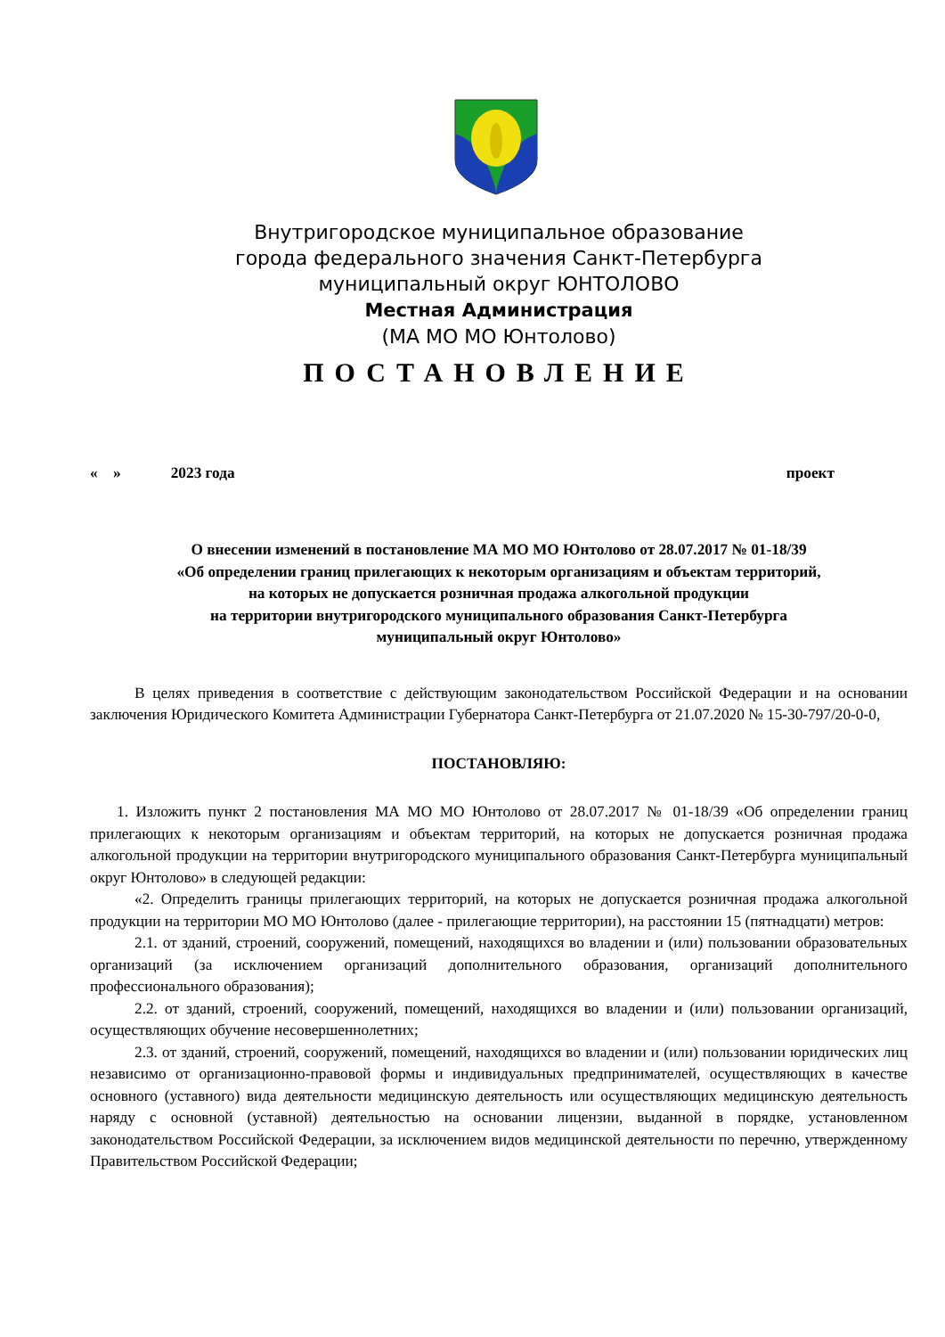Внутригородское муниципальное образование
города федерального значения Санкт-Петербурга
муниципальный округ ЮНТОЛОВО
Местная Администрация
(МА МО МО Юнтолово)
ПОСТАНОВЛЕНИЕ
« » 2023 года проект
О внесении изменений в постановление МА МО МО Юнтолово от 28.07.2017 № 01-18/39
«Об определении границ прилегающих к некоторым организациям и объектам территорий,
на которых не допускается розничная продажа алкогольной продукции
на территории внутригородского муниципального образования Санкт-Петербурга
муниципальный округ Юнтолово»
В целях приведения в соответствие с действующим законодательством Российской Федерации и на основании заключения Юридического Комитета Администрации Губернатора Санкт-Петербурга от 21.07.2020 № 15-30-797/20-0-0,
ПОСТАНОВЛЯЮ:
1. Изложить пункт 2 постановления МА МО МО Юнтолово от 28.07.2017 № 01-18/39 «Об определении границ прилегающих к некоторым организациям и объектам территорий, на которых не допускается розничная продажа алкогольной продукции на территории внутригородского муниципального образования Санкт-Петербурга муниципальный округ Юнтолово» в следующей редакции:
«2. Определить границы прилегающих территорий, на которых не допускается розничная продажа алкогольной продукции на территории МО МО Юнтолово (далее - прилегающие территории), на расстоянии 15 (пятнадцати) метров:
2.1. от зданий, строений, сооружений, помещений, находящихся во владении и (или) пользовании образовательных организаций (за исключением организаций дополнительного образования, организаций дополнительного профессионального образования);
2.2. от зданий, строений, сооружений, помещений, находящихся во владении и (или) пользовании организаций, осуществляющих обучение несовершеннолетних;
2.3. от зданий, строений, сооружений, помещений, находящихся во владении и (или) пользовании юридических лиц независимо от организационно-правовой формы и индивидуальных предпринимателей, осуществляющих в качестве основного (уставного) вида деятельности медицинскую деятельность или осуществляющих медицинскую деятельность наряду с основной (уставной) деятельностью на основании лицензии, выданной в порядке, установленном законодательством Российской Федерации, за исключением видов медицинской деятельности по перечню, утвержденному Правительством Российской Федерации;